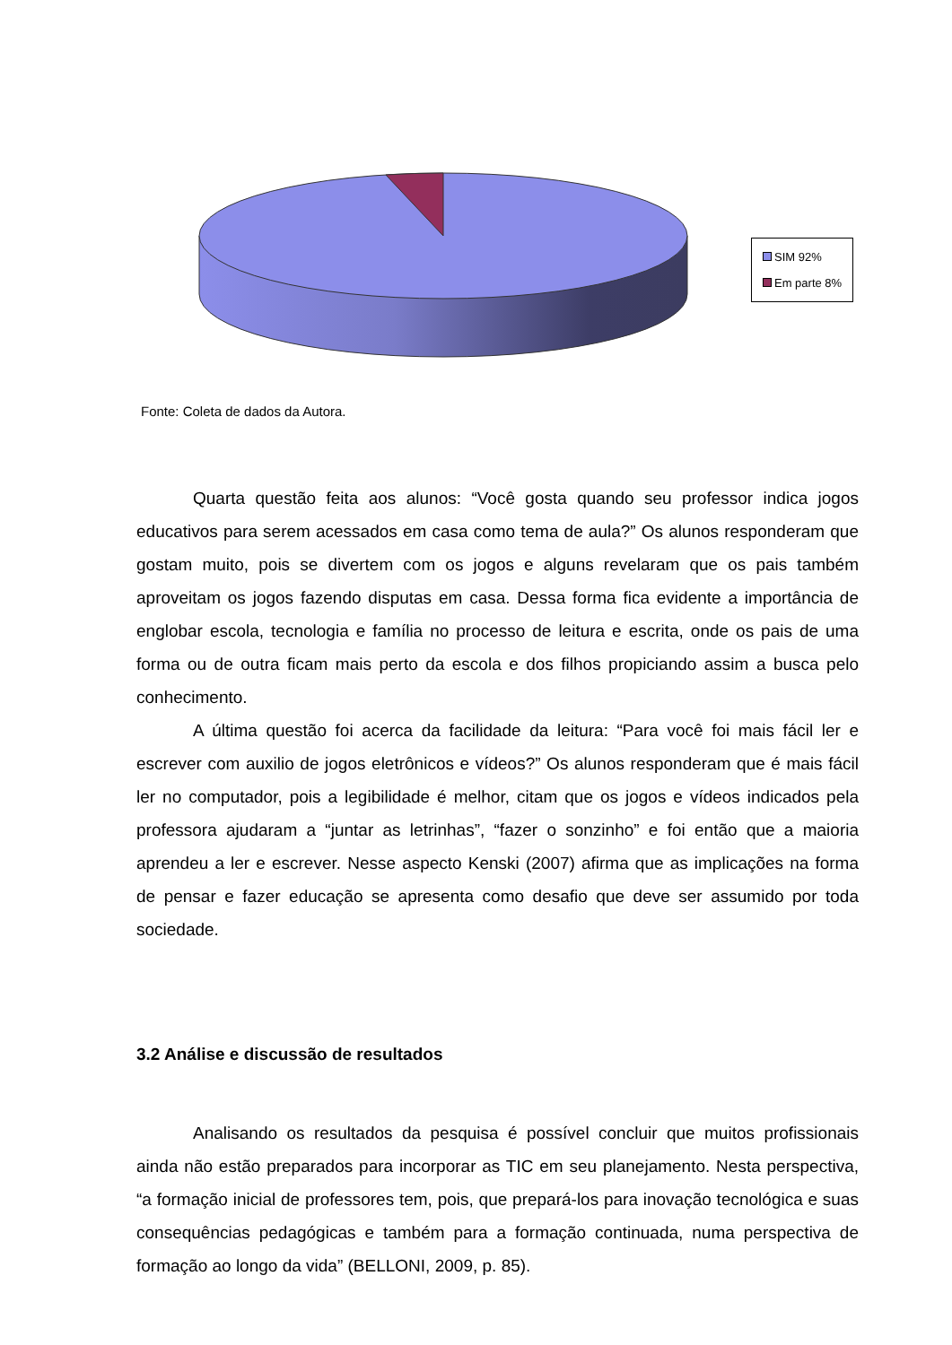SIM 92%
Em parte 8%
Fonte: Coleta de dados da Autora.
Quarta questão feita aos alunos: “Você gosta quando seu professor indica jogos educativos para serem acessados em casa como tema de aula?” Os alunos responderam que gostam muito, pois se divertem com os jogos e alguns revelaram que os pais também aproveitam os jogos fazendo disputas em casa. Dessa forma fica evidente a importância de englobar escola, tecnologia e família no processo de leitura e escrita, onde os pais de uma forma ou de outra ficam mais perto da escola e dos filhos propiciando assim a busca pelo conhecimento.
A última questão foi acerca da facilidade da leitura: “Para você foi mais fácil ler e escrever com auxilio de jogos eletrônicos e vídeos?” Os alunos responderam que é mais fácil ler no computador, pois a legibilidade é melhor, citam que os jogos e vídeos indicados pela professora ajudaram a “juntar as letrinhas”, “fazer o sonzinho” e foi então que a maioria aprendeu a ler e escrever. Nesse aspecto Kenski (2007) afirma que as implicações na forma de pensar e fazer educação se apresenta como desafio que deve ser assumido por toda sociedade.
3.2 Análise e discussão de resultados
Analisando os resultados da pesquisa é possível concluir que muitos profissionais ainda não estão preparados para incorporar as TIC em seu planejamento. Nesta perspectiva, “a formação inicial de professores tem, pois, que prepará-los para inovação tecnológica e suas consequências pedagógicas e também para a formação continuada, numa perspectiva de formação ao longo da vida” (BELLONI, 2009, p. 85).